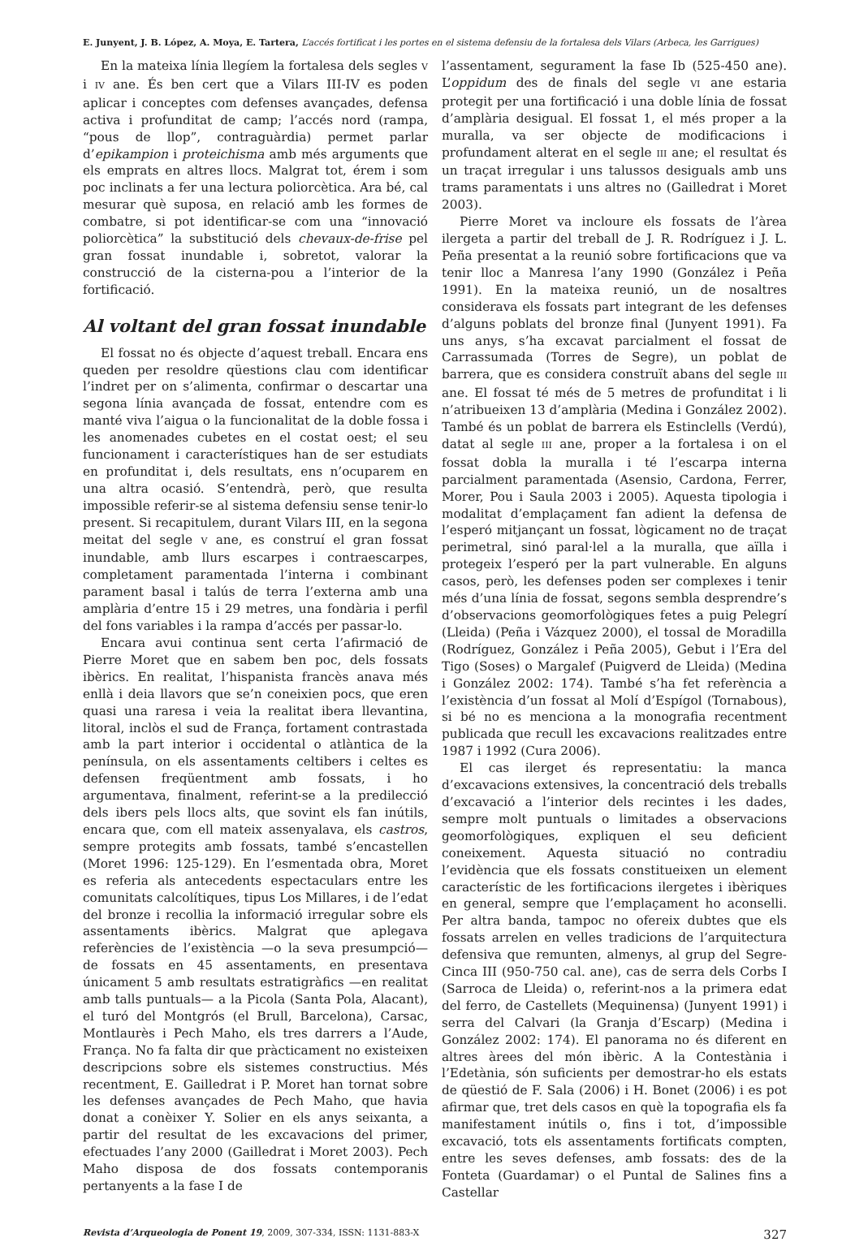E. Junyent, J. B. López, A. Moya, E. Tartera, L’accés fortificat i les portes en el sistema defensiu de la fortalesa dels Vilars (Arbeca, les Garrigues)
En la mateixa línia llegíem la fortalesa dels segles V i IV ane. És ben cert que a Vilars III-IV es poden aplicar i conceptes com defenses avançades, defensa activa i profunditat de camp; l’accés nord (rampa, “pous de llop”, contraguàrdia) permet parlar d’epikampion i proteichisma amb més arguments que els emprats en altres llocs. Malgrat tot, érem i som poc inclinats a fer una lectura poliorcètica. Ara bé, cal mesurar què suposa, en relació amb les formes de combatre, si pot identificar-se com una “innovació poliorcètica” la substitució dels chevaux-de-frise pel gran fossat inundable i, sobretot, valorar la construcció de la cisterna-pou a l’interior de la fortificació.
Al voltant del gran fossat inundable
El fossat no és objecte d’aquest treball. Encara ens queden per resoldre qüestions clau com identificar l’indret per on s’alimenta, confirmar o descartar una segona línia avançada de fossat, entendre com es manté viva l’aigua o la funcionalitat de la doble fossa i les anomenades cubetes en el costat oest; el seu funcionament i característiques han de ser estudiats en profunditat i, dels resultats, ens n’ocuparem en una altra ocasió. S’entendrà, però, que resulta impossible referir-se al sistema defensiu sense tenir-lo present. Si recapitulem, durant Vilars III, en la segona meitat del segle V ane, es construí el gran fossat inundable, amb llurs escarpes i contraescarpes, completament paramentada l’interna i combinant parament basal i talús de terra l’externa amb una amplària d’entre 15 i 29 metres, una fondària i perfil del fons variables i la rampa d’accés per passar-lo.
Encara avui continua sent certa l’afirmació de Pierre Moret que en sabem ben poc, dels fossats ibèrics. En realitat, l’hispanista francès anava més enllà i deia llavors que se’n coneixien pocs, que eren quasi una raresa i veia la realitat ibera llevantina, litoral, inclòs el sud de França, fortament contrastada amb la part interior i occidental o atlàntica de la península, on els assentaments celtibers i celtes es defensen freqüentment amb fossats, i ho argumentava, finalment, referint-se a la predilecció dels ibers pels llocs alts, que sovint els fan inútils, encara que, com ell mateix assenyalava, els castros, sempre protegits amb fossats, també s’encastellen (Moret 1996: 125-129). En l’esmentada obra, Moret es referia als antecedents espectaculars entre les comunitats calcolítiques, tipus Los Millares, i de l’edat del bronze i recollia la informació irregular sobre els assentaments ibèrics. Malgrat que aplegava referències de l’existència —o la seva presumpció— de fossats en 45 assentaments, en presentava únicament 5 amb resultats estratigràfics —en realitat amb talls puntuals— a la Picola (Santa Pola, Alacant), el turó del Montgrós (el Brull, Barcelona), Carsac, Montlaurès i Pech Maho, els tres darrers a l’Aude, França. No fa falta dir que pràcticament no existeixen descripcions sobre els sistemes constructius. Més recentment, E. Gailledrat i P. Moret han tornat sobre les defenses avançades de Pech Maho, que havia donat a conèixer Y. Solier en els anys seixanta, a partir del resultat de les excavacions del primer, efectuades l’any 2000 (Gailledrat i Moret 2003). Pech Maho disposa de dos fossats contemporanis pertanyents a la fase I de
l’assentament, segurament la fase Ib (525-450 ane). L’oppidum des de finals del segle VI ane estaria protegit per una fortificació i una doble línia de fossat d’amplària desigual. El fossat 1, el més proper a la muralla, va ser objecte de modificacions i profundament alterat en el segle III ane; el resultat és un traçat irregular i uns talussos desiguals amb uns trams paramentats i uns altres no (Gailledrat i Moret 2003).
Pierre Moret va incloure els fossats de l’àrea ilergeta a partir del treball de J. R. Rodríguez i J. L. Peña presentat a la reunió sobre fortificacions que va tenir lloc a Manresa l’any 1990 (González i Peña 1991). En la mateixa reunió, un de nosaltres considerava els fossats part integrant de les defenses d’alguns poblats del bronze final (Junyent 1991). Fa uns anys, s’ha excavat parcialment el fossat de Carrassumada (Torres de Segre), un poblat de barrera, que es considera construït abans del segle III ane. El fossat té més de 5 metres de profunditat i li n’atribueixen 13 d’amplària (Medina i González 2002). També és un poblat de barrera els Estinclells (Verdú), datat al segle III ane, proper a la fortalesa i on el fossat dobla la muralla i té l’escarpa interna parcialment paramentada (Asensio, Cardona, Ferrer, Morer, Pou i Saula 2003 i 2005). Aquesta tipologia i modalitat d’emplaçament fan adient la defensa de l’esperó mitjançant un fossat, lògicament no de traçat perimetral, sinó paral·lel a la muralla, que aïlla i protegeix l’esperó per la part vulnerable. En alguns casos, però, les defenses poden ser complexes i tenir més d’una línia de fossat, segons sembla desprendre’s d’observacions geomorfològiques fetes a puig Pelegrí (Lleida) (Peña i Vázquez 2000), el tossal de Moradilla (Rodríguez, González i Peña 2005), Gebut i l’Era del Tigo (Soses) o Margalef (Puigverd de Lleida) (Medina i González 2002: 174). També s’ha fet referència a l’existència d’un fossat al Molí d’Espígol (Tornabous), si bé no es menciona a la monografia recentment publicada que recull les excavacions realitzades entre 1987 i 1992 (Cura 2006).
El cas ilerget és representatiu: la manca d’excavacions extensives, la concentració dels treballs d’excavació a l’interior dels recintes i les dades, sempre molt puntuals o limitades a observacions geomorfològiques, expliquen el seu deficient coneixement. Aquesta situació no contradiu l’evidència que els fossats constitueixen un element característic de les fortificacions ilergetes i ibèriques en general, sempre que l’emplaçament ho aconselli. Per altra banda, tampoc no ofereix dubtes que els fossats arrelen en velles tradicions de l’arquitectura defensiva que remunten, almenys, al grup del Segre-Cinca III (950-750 cal. ane), cas de serra dels Corbs I (Sarroca de Lleida) o, referint-nos a la primera edat del ferro, de Castellets (Mequinensa) (Junyent 1991) i serra del Calvari (la Granja d’Escarp) (Medina i González 2002: 174). El panorama no és diferent en altres àrees del món ibèric. A la Contestània i l’Edetània, són suficients per demostrar-ho els estats de qüestió de F. Sala (2006) i H. Bonet (2006) i es pot afirmar que, tret dels casos en què la topografia els fa manifestament inútils o, fins i tot, d’impossible excavació, tots els assentaments fortificats compten, entre les seves defenses, amb fossats: des de la Fonteta (Guardamar) o el Puntal de Salines fins a Castellar
Revista d’Arqueologia de Ponent 19, 2009, 307-334, ISSN: 1131-883-X 327